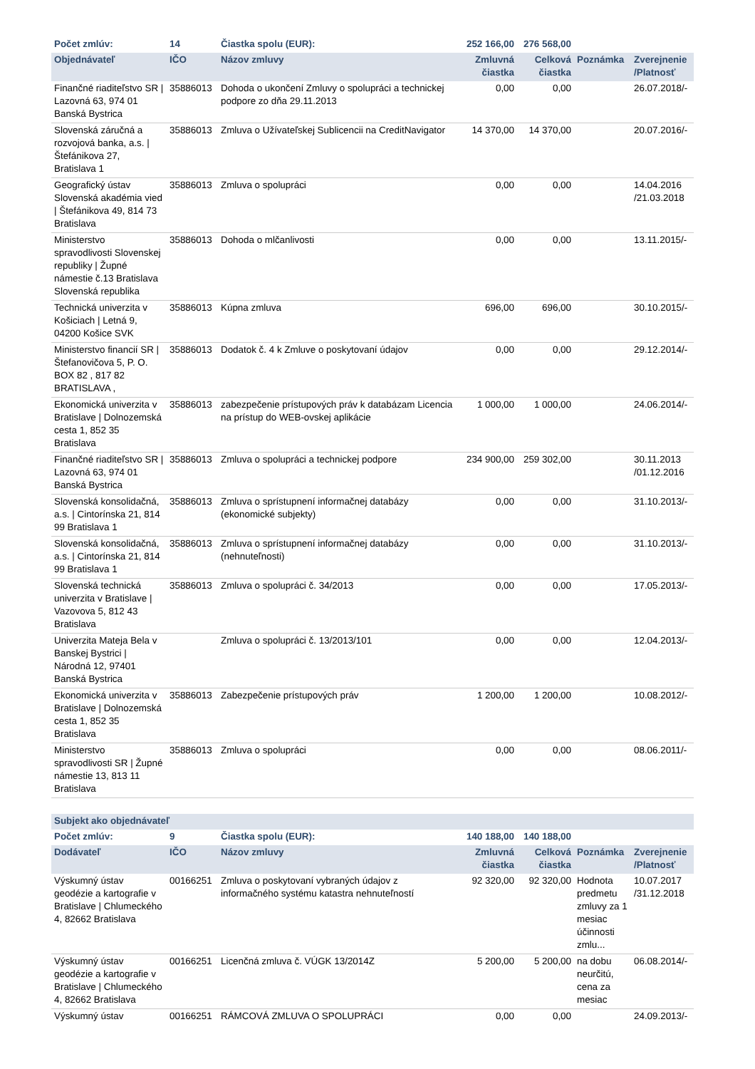| Počet zmlúv: | 14 | Čiastka spolu (EUR): | 252 166,00 | 276 568,00 | | |
| --- | --- | --- | --- | --- | --- | --- |
| Objednávateľ | IČO | Názov zmluvy | Zmluvná čiastka | Celková čiastka | Poznámka | Zverejnenie /Platnosť |
| Finančné riaditeľstvo SR / Lazovná 63, 974 01 Banská Bystrica | 35886013 | Dohoda o ukončení Zmluvy o spolupráci a technickej podpore zo dňa 29.11.2013 | 0,00 | 0,00 | | 26.07.2018/- |
| Slovenská záručná a rozvojová banka, a.s. / Štefánikova 27, Bratislava 1 | 35886013 | Zmluva o Užívateľskej Sublicencii na CreditNavigator | 14 370,00 | 14 370,00 | | 20.07.2016/- |
| Geografický ústav Slovenská akadémia vied / Štefánikova 49, 814 73 Bratislava | 35886013 | Zmluva o spolupráci | 0,00 | 0,00 | | 14.04.2016 /21.03.2018 |
| Ministerstvo spravodlivosti Slovenskej republiky / Župné námestie č.13 Bratislava Slovenská republika | 35886013 | Dohoda o mlčanlivosti | 0,00 | 0,00 | | 13.11.2015/- |
| Technická univerzita v Košiciach / Letná 9, 04200 Košice SVK | 35886013 | Kúpna zmluva | 696,00 | 696,00 | | 30.10.2015/- |
| Ministerstvo financií SR / Štefanovičova 5, P. O. BOX 82 , 817 82 BRATISLAVA , | 35886013 | Dodatok č. 4 k Zmluve o poskytovaní údajov | 0,00 | 0,00 | | 29.12.2014/- |
| Ekonomická univerzita v Bratislave / Dolnozemská cesta 1, 852 35 Bratislava | 35886013 | zabezpečenie prístupových práv k databázam Licencia na prístup do WEB-ovskej aplikácie | 1 000,00 | 1 000,00 | | 24.06.2014/- |
| Finančné riaditeľstvo SR / Lazovná 63, 974 01 Banská Bystrica | 35886013 | Zmluva o spolupráci a technickej podpore | 234 900,00 | 259 302,00 | | 30.11.2013 /01.12.2016 |
| Slovenská konsolidačná, a.s. / Cintorínska 21, 814 99 Bratislava 1 | 35886013 | Zmluva o sprístupnení informačnej databázy (ekonomické subjekty) | 0,00 | 0,00 | | 31.10.2013/- |
| Slovenská konsolidačná, a.s. / Cintorínska 21, 814 99 Bratislava 1 | 35886013 | Zmluva o sprístupnení informačnej databázy (nehnuteľnosti) | 0,00 | 0,00 | | 31.10.2013/- |
| Slovenská technická univerzita v Bratislave / Vazovova 5, 812 43 Bratislava | 35886013 | Zmluva o spolupráci č. 34/2013 | 0,00 | 0,00 | | 17.05.2013/- |
| Univerzita Mateja Bela v Banskej Bystrici / Národná 12, 97401 Banská Bystrica | | Zmluva o spolupráci č. 13/2013/101 | 0,00 | 0,00 | | 12.04.2013/- |
| Ekonomická univerzita v Bratislave / Dolnozemská cesta 1, 852 35 Bratislava | 35886013 | Zabezpečenie prístupových práv | 1 200,00 | 1 200,00 | | 10.08.2012/- |
| Ministerstvo spravodlivosti SR / Župné námestie 13, 813 11 Bratislava | 35886013 | Zmluva o spolupráci | 0,00 | 0,00 | | 08.06.2011/- |
| Subjekt ako objednávateľ | | | | | | |
| Počet zmlúv: | 9 | Čiastka spolu (EUR): | 140 188,00 | 140 188,00 | | |
| Dodávateľ | IČO | Názov zmluvy | Zmluvná čiastka | Celková čiastka | Poznámka | Zverejnenie /Platnosť |
| Výskumný ústav geodézie a kartografie v Bratislave / Chlumeckého 4, 82662 Bratislava | 00166251 | Zmluva o poskytovaní vybraných údajov z informačného systému katastra nehnuteľností | 92 320,00 | 92 320,00 | Hodnota predmetu zmluvy za 1 mesiac účinnosti zmlu... | 10.07.2017 /31.12.2018 |
| Výskumný ústav geodézie a kartografie v Bratislave / Chlumeckého 4, 82662 Bratislava | 00166251 | Licenčná zmluva č. VÚGK 13/2014Z | 5 200,00 | 5 200,00 | na dobu neurčitú, cena za mesiac | 06.08.2014/- |
| Výskumný ústav | 00166251 | RÁMCOVÁ ZMLUVA O SPOLUPRÁCI | 0,00 | 0,00 | | 24.09.2013/- |